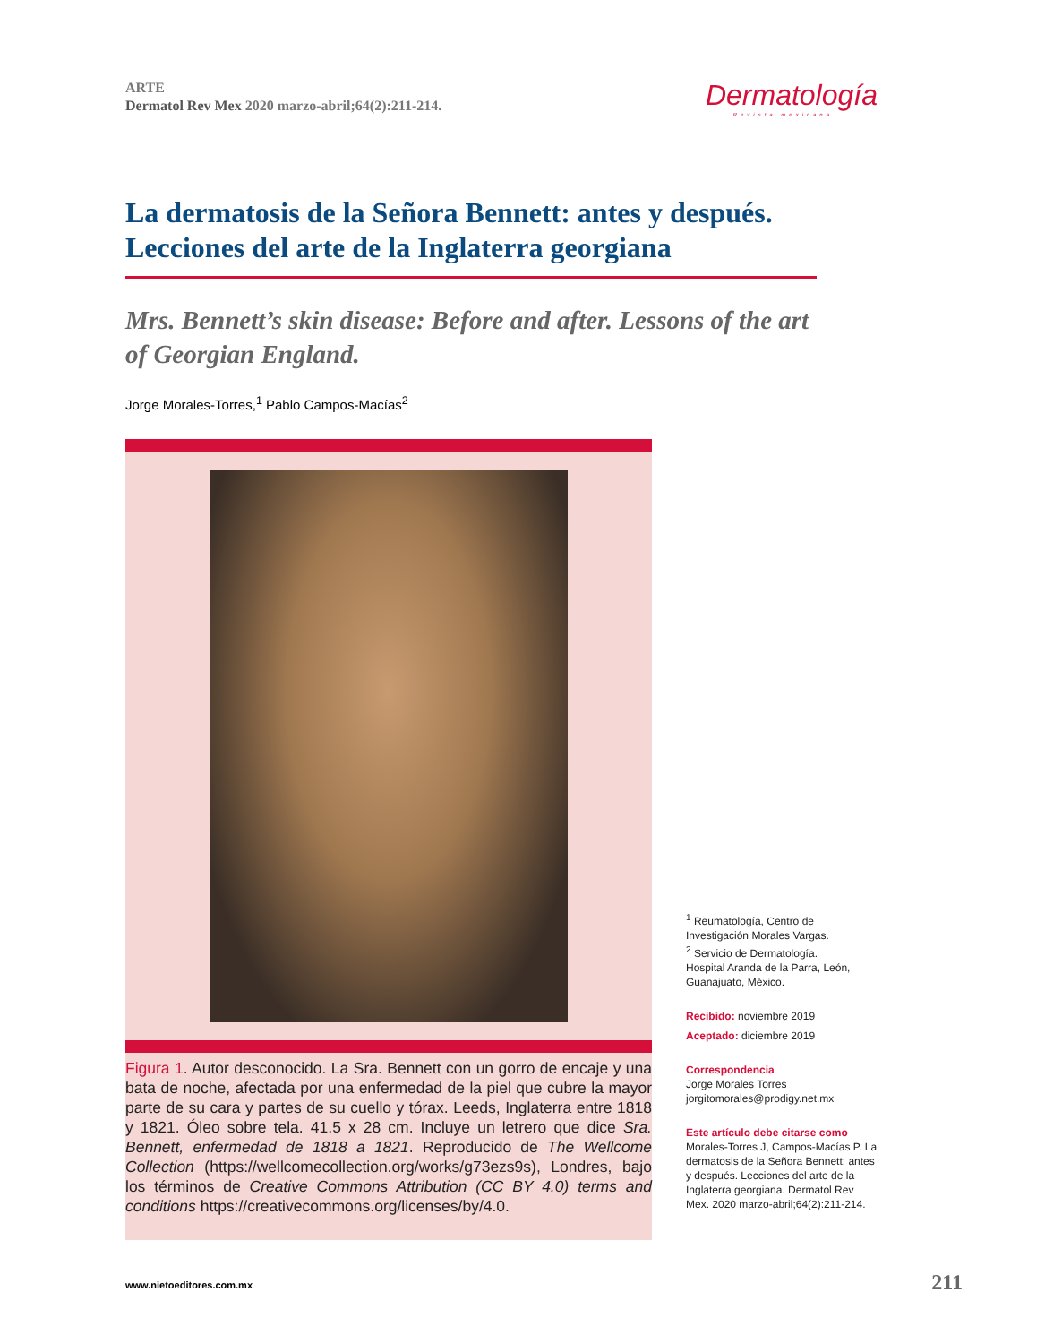ARTE
Dermatol Rev Mex 2020 marzo-abril;64(2):211-214.
Dermatología
Revista mexicana
La dermatosis de la Señora Bennett: antes y después. Lecciones del arte de la Inglaterra georgiana
Mrs. Bennett’s skin disease: Before and after. Lessons of the art of Georgian England.
Jorge Morales-Torres,<sup>1</sup> Pablo Campos-Macías<sup>2</sup>
Figura 1. Autor desconocido. La Sra. Bennett con un gorro de encaje y una bata de noche, afectada por una enfermedad de la piel que cubre la mayor parte de su cara y partes de su cuello y tórax. Leeds, Inglaterra entre 1818 y 1821. Óleo sobre tela. 41.5 x 28 cm. Incluye un letrero que dice Sra. Bennett, enfermedad de 1818 a 1821. Reproducido de The Wellcome Collection (https://wellcomecollection.org/works/g73ezs9s), Londres, bajo los términos de Creative Commons Attribution (CC BY 4.0) terms and conditions https://creativecommons.org/licenses/by/4.0.
<sup>1</sup> Reumatología, Centro de Investigación Morales Vargas.
<sup>2</sup> Servicio de Dermatología.
Hospital Aranda de la Parra, León, Guanajuato, México.
Recibido: noviembre 2019
Aceptado: diciembre 2019
Correspondencia
Jorge Morales Torres
jorgitomorales@prodigy.net.mx
Este artículo debe citarse como
Morales-Torres J, Campos-Macías P. La dermatosis de la Señora Bennett: antes y después. Lecciones del arte de la Inglaterra georgiana. Dermatol Rev Mex. 2020 marzo-abril;64(2):211-214.
www.nietoeditores.com.mx 211